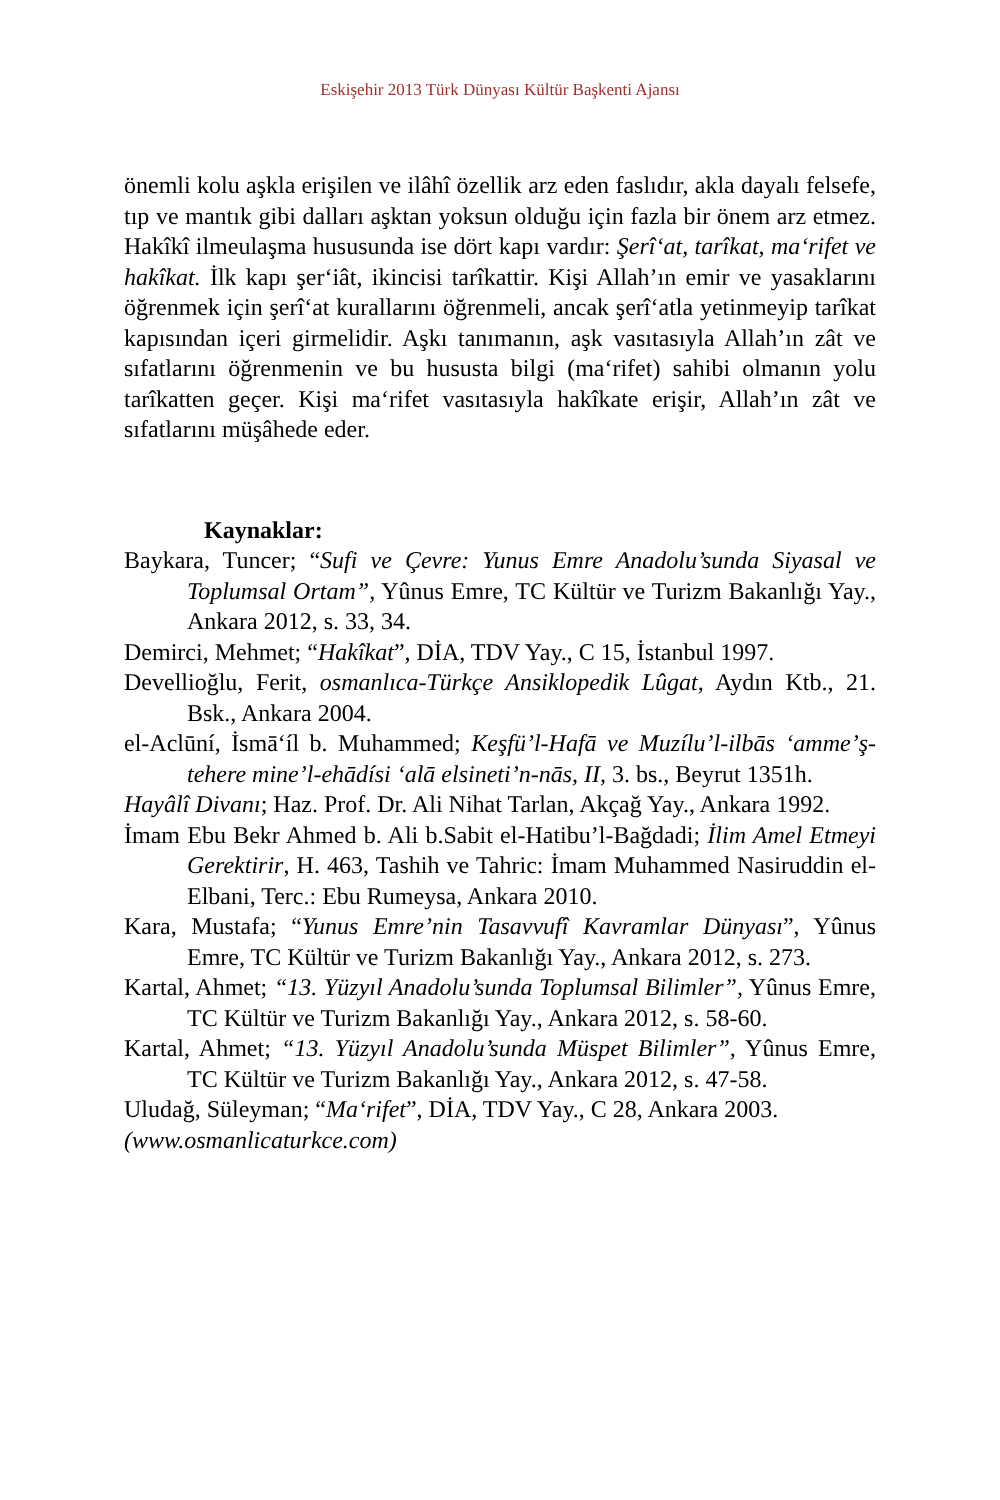Eskişehir 2013 Türk Dünyası Kültür Başkenti Ajansı
önemli kolu aşkla erişilen ve ilâhî özellik arz eden faslıdır, akla dayalı felsefe, tıp ve mantık gibi dalları aşktan yoksun olduğu için fazla bir önem arz etmez. Hakîkî ilmeulaşma hususunda ise dört kapı vardır: Şerî‘at, tarîkat, ma‘rifet ve hakîkat. İlk kapı şer‘iât, ikincisi tarîkattir. Kişi Allah’ın emir ve yasaklarını öğrenmek için şerî‘at kurallarını öğrenmeli, ancak şerî‘atla yetinmeyip tarîkat kapısından içeri girmelidir. Aşkı tanımanın, aşk vasıtasıyla Allah’ın zât ve sıfatlarını öğrenmenin ve bu hususta bilgi (ma‘rifet) sahibi olmanın yolu tarîkatten geçer. Kişi ma‘rifet vasıtasıyla hakîkate erişir, Allah’ın zât ve sıfatlarını müşâhede eder.
Kaynaklar:
Baykara, Tuncer; “Sufi ve Çevre: Yunus Emre Anadolu’sunda Siyasal ve Toplumsal Ortam”, Yûnus Emre, TC Kültür ve Turizm Bakanlığı Yay., Ankara 2012, s. 33, 34.
Demirci, Mehmet; “Hakîkat”, DİA, TDV Yay., C 15, İstanbul 1997.
Devellioğlu, Ferit, osmanlıca-Türkçe Ansiklopedik Lûgat, Aydın Ktb., 21. Bsk., Ankara 2004.
el-Aclūní, İsmā‘íl b. Muhammed; Keşfü’l-Hafā ve Muzílu’l-ilbās ‘amme’ş-tehere mine’l-ehādísi ‘alā elsineti’n-nās, II, 3. bs., Beyrut 1351h.
Hayâlî Divanı; Haz. Prof. Dr. Ali Nihat Tarlan, Akçağ Yay., Ankara 1992.
İmam Ebu Bekr Ahmed b. Ali b.Sabit el-Hatibu’l-Bağdadi; İlim Amel Etmeyi Gerektirir, H. 463, Tashih ve Tahric: İmam Muhammed Nasiruddin el-Elbani, Terc.: Ebu Rumeysa, Ankara 2010.
Kara, Mustafa; “Yunus Emre’nin Tasavvufî Kavramlar Dünyası”, Yûnus Emre, TC Kültür ve Turizm Bakanlığı Yay., Ankara 2012, s. 273.
Kartal, Ahmet; “13. Yüzyıl Anadolu’sunda Toplumsal Bilimler”, Yûnus Emre, TC Kültür ve Turizm Bakanlığı Yay., Ankara 2012, s. 58-60.
Kartal, Ahmet; “13. Yüzyıl Anadolu’sunda Müspet Bilimler”, Yûnus Emre, TC Kültür ve Turizm Bakanlığı Yay., Ankara 2012, s. 47-58.
Uludağ, Süleyman; “Ma‘rifet”, DİA, TDV Yay., C 28, Ankara 2003.
(www.osmanlicaturkce.com)